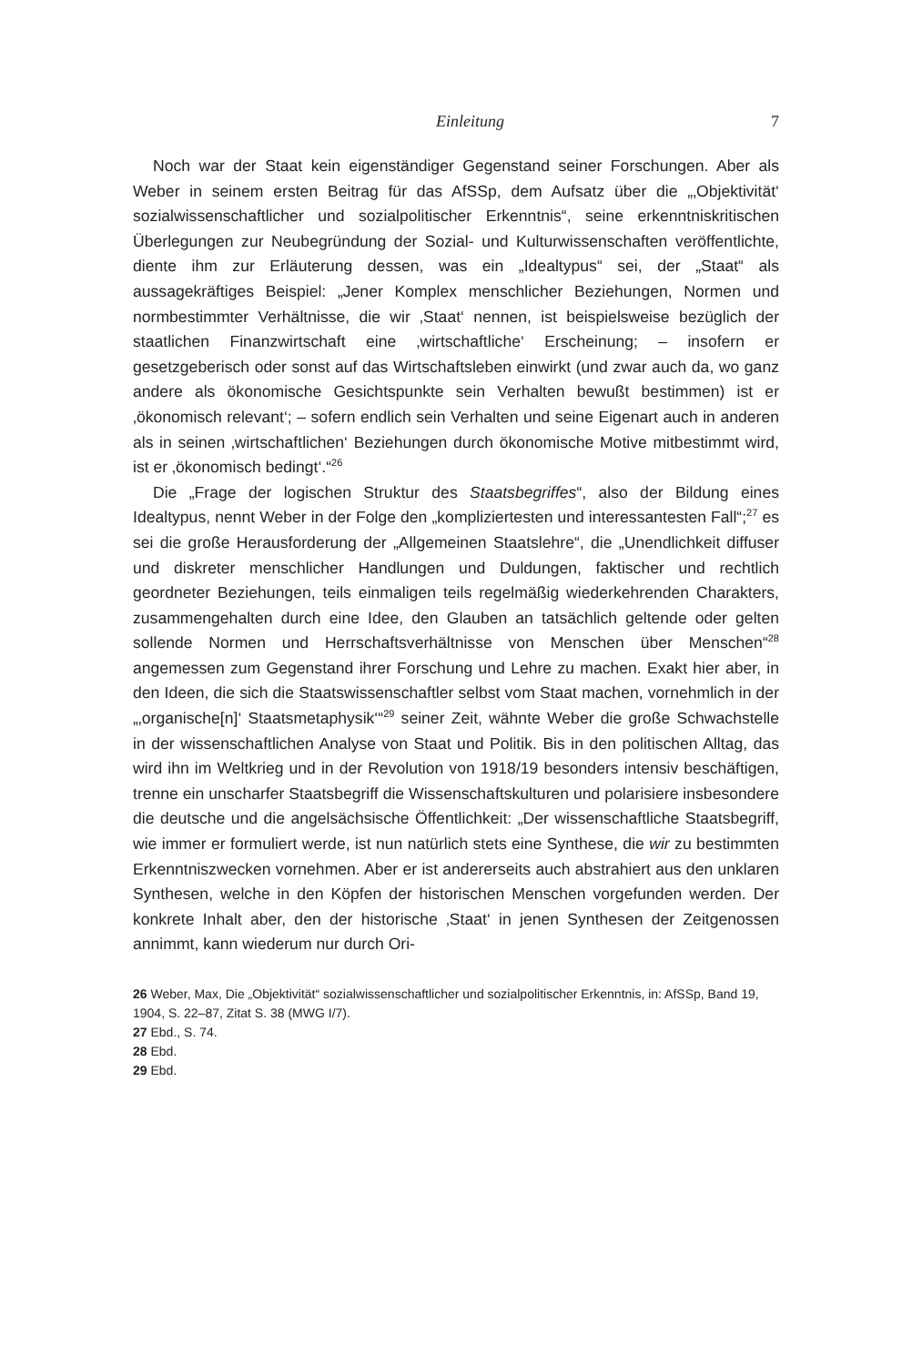Einleitung 7
Noch war der Staat kein eigenständiger Gegenstand seiner Forschungen. Aber als Weber in seinem ersten Beitrag für das AfSSp, dem Aufsatz über die „‚Objektivität‘ sozialwissenschaftlicher und sozialpolitischer Erkenntnis“, seine erkenntniskritischen Überlegungen zur Neubegründung der Sozial- und Kulturwissenschaften veröffentlichte, diente ihm zur Erläuterung dessen, was ein „Idealtypus“ sei, der „Staat“ als aussagekräftiges Beispiel: „Jener Komplex menschlicher Beziehungen, Normen und normbestimmter Verhältnisse, die wir ‚Staat‘ nennen, ist beispielsweise bezüglich der staatlichen Finanzwirtschaft eine ‚wirtschaftliche‘ Erscheinung; – insofern er gesetzgeberisch oder sonst auf das Wirtschaftsleben einwirkt (und zwar auch da, wo ganz andere als ökonomische Gesichtspunkte sein Verhalten bewußt bestimmen) ist er ‚ökonomisch relevant‘; – sofern endlich sein Verhalten und seine Eigenart auch in anderen als in seinen ‚wirtschaftlichen‘ Beziehungen durch ökonomische Motive mitbestimmt wird, ist er ‚ökonomisch bedingt‘.“<sup>26</sup>
Die „Frage der logischen Struktur des Staatsbegriffes“, also der Bildung eines Idealtypus, nennt Weber in der Folge den „kompliziertesten und interessantesten Fall“;<sup>27</sup> es sei die große Herausforderung der „Allgemeinen Staatslehre“, die „Unendlichkeit diffuser und diskreter menschlicher Handlungen und Duldungen, faktischer und rechtlich geordneter Beziehungen, teils einmaligen teils regelmäßig wiederkehrenden Charakters, zusammengehalten durch eine Idee, den Glauben an tatsächlich geltende oder gelten sollende Normen und Herrschaftsverhältnisse von Menschen über Menschen“<sup>28</sup> angemessen zum Gegenstand ihrer Forschung und Lehre zu machen. Exakt hier aber, in den Ideen, die sich die Staatswissenschaftler selbst vom Staat machen, vornehmlich in der „‚organische[n]‘ Staatsmetaphysik‘“<sup>29</sup> seiner Zeit, wähnte Weber die große Schwachstelle in der wissenschaftlichen Analyse von Staat und Politik. Bis in den politischen Alltag, das wird ihn im Weltkrieg und in der Revolution von 1918/19 besonders intensiv beschäftigen, trenne ein unscharfer Staatsbegriff die Wissenschaftskulturen und polarisiere insbesondere die deutsche und die angelsächsische Öffentlichkeit: „Der wissenschaftliche Staatsbegriff, wie immer er formuliert werde, ist nun natürlich stets eine Synthese, die wir zu bestimmten Erkenntniszwecken vornehmen. Aber er ist andererseits auch abstrahiert aus den unklaren Synthesen, welche in den Köpfen der historischen Menschen vorgefunden werden. Der konkrete Inhalt aber, den der historische ‚Staat‘ in jenen Synthesen der Zeitgenossen annimmt, kann wiederum nur durch Ori-
26 Weber, Max, Die „Objektivität“ sozialwissenschaftlicher und sozialpolitischer Erkenntnis, in: AfSSp, Band 19, 1904, S. 22–87, Zitat S. 38 (MWG I/7).
27 Ebd., S. 74.
28 Ebd.
29 Ebd.